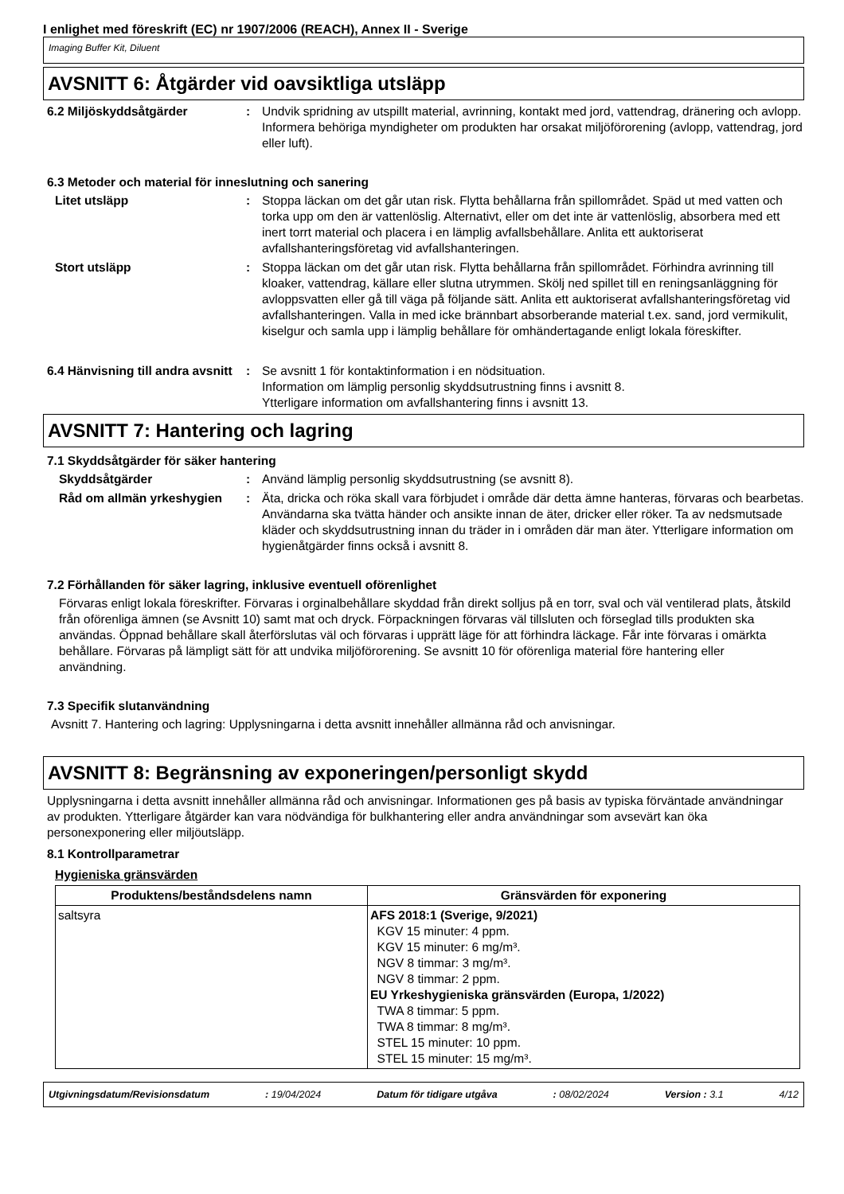I enlighet med föreskrift (EC) nr 1907/2006 (REACH), Annex II - Sverige
Imaging Buffer Kit, Diluent
AVSNITT 6: Åtgärder vid oavsiktliga utsläpp
6.2 Miljöskyddsåtgärder : Undvik spridning av utspillt material, avrinning, kontakt med jord, vattendrag, dränering och avlopp. Informera behöriga myndigheter om produkten har orsakat miljöförorening (avlopp, vattendrag, jord eller luft).
6.3 Metoder och material för inneslutning och sanering
Litet utsläpp : Stoppa läckan om det går utan risk. Flytta behållarna från spillområdet. Späd ut med vatten och torka upp om den är vattenlöslig. Alternativt, eller om det inte är vattenlöslig, absorbera med ett inert torrt material och placera i en lämplig avfallsbehållare. Anlita ett auktoriserat avfallshanteringsföretag vid avfallshanteringen.
Stort utsläpp : Stoppa läckan om det går utan risk. Flytta behållarna från spillområdet. Förhindra avrinning till kloaker, vattendrag, källare eller slutna utrymmen. Skölj ned spillet till en reningsanläggning för avloppsvatten eller gå till väga på följande sätt. Anlita ett auktoriserat avfallshanteringsföretag vid avfallshanteringen. Valla in med icke brännbart absorberande material t.ex. sand, jord vermikulit, kiselgur och samla upp i lämplig behållare för omhändertagande enligt lokala föreskifter.
6.4 Hänvisning till andra avsnitt
: Se avsnitt 1 för kontaktinformation i en nödsituation.
Information om lämplig personlig skyddsutrustning finns i avsnitt 8.
Ytterligare information om avfallshantering finns i avsnitt 13.
AVSNITT 7: Hantering och lagring
7.1 Skyddsåtgärder för säker hantering
Skyddsåtgärder : Använd lämplig personlig skyddsutrustning (se avsnitt 8).
Råd om allmän yrkeshygien : Äta, dricka och röka skall vara förbjudet i område där detta ämne hanteras, förvaras och bearbetas. Användarna ska tvätta händer och ansikte innan de äter, dricker eller röker. Ta av nedsmutsade kläder och skyddsutrustning innan du träder in i områden där man äter. Ytterligare information om hygienåtgärder finns också i avsnitt 8.
7.2 Förhållanden för säker lagring, inklusive eventuell oförenlighet
Förvaras enligt lokala föreskrifter. Förvaras i orginalbehållare skyddad från direkt solljus på en torr, sval och väl ventilerad plats, åtskild från oförenliga ämnen (se Avsnitt 10) samt mat och dryck. Förpackningen förvaras väl tillsluten och förseglad tills produkten ska användas. Öppnad behållare skall återförslutas väl och förvaras i upprätt läge för att förhindra läckage. Får inte förvaras i omärkta behållare. Förvaras på lämpligt sätt för att undvika miljöförorening. Se avsnitt 10 för oförenliga material före hantering eller användning.
7.3 Specifik slutanvändning
Avsnitt 7. Hantering och lagring: Upplysningarna i detta avsnitt innehåller allmänna råd och anvisningar.
AVSNITT 8: Begränsning av exponeringen/personligt skydd
Upplysningarna i detta avsnitt innehåller allmänna råd och anvisningar. Informationen ges på basis av typiska förväntade användningar av produkten. Ytterligare åtgärder kan vara nödvändiga för bulkhantering eller andra användningar som avsevärt kan öka personexponering eller miljöutsläpp.
8.1 Kontrollparametrar
Hygieniska gränsvärden
| Produktens/beståndsdelens namn | Gränsvärden för exponering |
| --- | --- |
| saltsyra | AFS 2018:1 (Sverige, 9/2021) KGV 15 minuter: 4 ppm. KGV 15 minuter: 6 mg/m³. NGV 8 timmar: 3 mg/m³. NGV 8 timmar: 2 ppm. EU Yrkeshygieniska gränsvärden (Europa, 1/2022) TWA 8 timmar: 5 ppm. TWA 8 timmar: 8 mg/m³. STEL 15 minuter: 10 ppm. STEL 15 minuter: 15 mg/m³. |
Utgivningsdatum/Revisionsdatum: 19/04/2024 Datum för tidigare utgåva: 08/02/2024 Version : 3.1 4/12